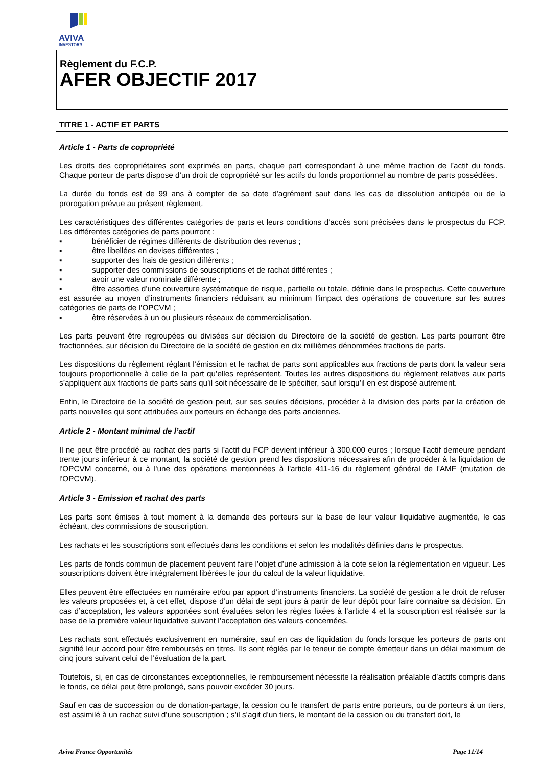AVIVA
INVESTORS
Règlement du F.C.P.
AFER OBJECTIF 2017
TITRE 1 - ACTIF ET PARTS
Article 1 - Parts de copropriété
Les droits des copropriétaires sont exprimés en parts, chaque part correspondant à une même fraction de l’actif du fonds. Chaque porteur de parts dispose d’un droit de copropriété sur les actifs du fonds proportionnel au nombre de parts possédées.
La durée du fonds est de 99 ans à compter de sa date d'agrément sauf dans les cas de dissolution anticipée ou de la prorogation prévue au présent règlement.
Les caractéristiques des différentes catégories de parts et leurs conditions d’accès sont précisées dans le prospectus du FCP. Les différentes catégories de parts pourront :
▪ bénéficier de régimes différents de distribution des revenus ;
▪ être libellées en devises différentes ;
▪ supporter des frais de gestion différents ;
▪ supporter des commissions de souscriptions et de rachat différentes ;
▪ avoir une valeur nominale différente ;
▪ être assorties d’une couverture systématique de risque, partielle ou totale, définie dans le prospectus. Cette couverture est assurée au moyen d’instruments financiers réduisant au minimum l’impact des opérations de couverture sur les autres catégories de parts de l’OPCVM ;
▪ être réservées à un ou plusieurs réseaux de commercialisation.
Les parts peuvent être regroupées ou divisées sur décision du Directoire de la société de gestion. Les parts pourront être fractionnées, sur décision du Directoire de la société de gestion en dix millièmes dénommées fractions de parts.
Les dispositions du règlement réglant l’émission et le rachat de parts sont applicables aux fractions de parts dont la valeur sera toujours proportionnelle à celle de la part qu’elles représentent. Toutes les autres dispositions du règlement relatives aux parts s’appliquent aux fractions de parts sans qu’il soit nécessaire de le spécifier, sauf lorsqu’il en est disposé autrement.
Enfin, le Directoire de la société de gestion peut, sur ses seules décisions, procéder à la division des parts par la création de parts nouvelles qui sont attribuées aux porteurs en échange des parts anciennes.
Article 2 - Montant minimal de l’actif
Il ne peut être procédé au rachat des parts si l’actif du FCP devient inférieur à 300.000 euros ; lorsque l'actif demeure pendant trente jours inférieur à ce montant, la société de gestion prend les dispositions nécessaires afin de procéder à la liquidation de l'OPCVM concerné, ou à l'une des opérations mentionnées à l'article 411-16 du règlement général de l'AMF (mutation de l'OPCVM).
Article 3 - Emission et rachat des parts
Les parts sont émises à tout moment à la demande des porteurs sur la base de leur valeur liquidative augmentée, le cas échéant, des commissions de souscription.
Les rachats et les souscriptions sont effectués dans les conditions et selon les modalités définies dans le prospectus.
Les parts de fonds commun de placement peuvent faire l’objet d’une admission à la cote selon la réglementation en vigueur. Les souscriptions doivent être intégralement libérées le jour du calcul de la valeur liquidative.
Elles peuvent être effectuées en numéraire et/ou par apport d’instruments financiers. La société de gestion a le droit de refuser les valeurs proposées et, à cet effet, dispose d’un délai de sept jours à partir de leur dépôt pour faire connaître sa décision. En cas d’acceptation, les valeurs apportées sont évaluées selon les règles fixées à l’article 4 et la souscription est réalisée sur la base de la première valeur liquidative suivant l’acceptation des valeurs concernées.
Les rachats sont effectués exclusivement en numéraire, sauf en cas de liquidation du fonds lorsque les porteurs de parts ont signifié leur accord pour être remboursés en titres. Ils sont réglés par le teneur de compte émetteur dans un délai maximum de cinq jours suivant celui de l’évaluation de la part.
Toutefois, si, en cas de circonstances exceptionnelles, le remboursement nécessite la réalisation préalable d’actifs compris dans le fonds, ce délai peut être prolongé, sans pouvoir excéder 30 jours.
Sauf en cas de succession ou de donation-partage, la cession ou le transfert de parts entre porteurs, ou de porteurs à un tiers, est assimilé à un rachat suivi d’une souscription ; s’il s’agit d’un tiers, le montant de la cession ou du transfert doit, le
Aviva France Opportunités Page 11/14